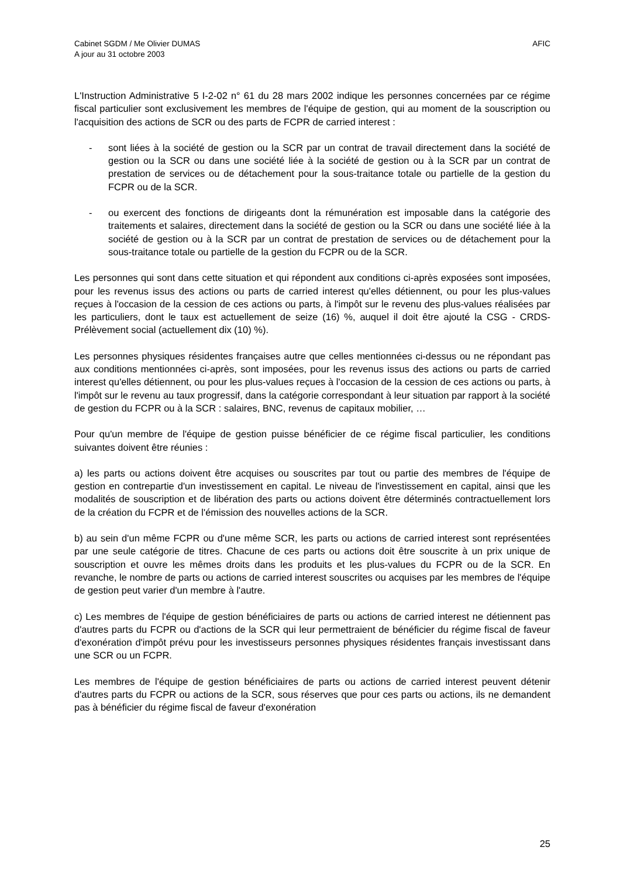Cabinet SGDM / Me Olivier DUMAS
A jour au 31 octobre 2003
AFIC
L'Instruction Administrative 5 I-2-02 n° 61 du 28 mars 2002 indique les personnes concernées par ce régime fiscal particulier sont exclusivement les membres de l'équipe de gestion, qui au moment de la souscription ou l'acquisition des actions de SCR ou des parts de FCPR de carried interest :
- sont liées à la société de gestion ou la SCR par un contrat de travail directement dans la société de gestion ou la SCR ou dans une société liée à la société de gestion ou à la SCR par un contrat de prestation de services ou de détachement pour la sous-traitance totale ou partielle de la gestion du FCPR ou de la SCR.
- ou exercent des fonctions de dirigeants dont la rémunération est imposable dans la catégorie des traitements et salaires, directement dans la société de gestion ou la SCR ou dans une société liée à la société de gestion ou à la SCR par un contrat de prestation de services ou de détachement pour la sous-traitance totale ou partielle de la gestion du FCPR ou de la SCR.
Les personnes qui sont dans cette situation et qui répondent aux conditions ci-après exposées sont imposées, pour les revenus issus des actions ou parts de carried interest qu'elles détiennent, ou pour les plus-values reçues à l'occasion de la cession de ces actions ou parts, à l'impôt sur le revenu des plus-values réalisées par les particuliers, dont le taux est actuellement de seize (16) %, auquel il doit être ajouté la CSG - CRDS- Prélèvement social (actuellement dix (10) %).
Les personnes physiques résidentes françaises autre que celles mentionnées ci-dessus ou ne répondant pas aux conditions mentionnées ci-après, sont imposées, pour les revenus issus des actions ou parts de carried interest qu'elles détiennent, ou pour les plus-values reçues à l'occasion de la cession de ces actions ou parts, à l'impôt sur le revenu au taux progressif, dans la catégorie correspondant à leur situation par rapport à la société de gestion du FCPR ou à la SCR : salaires, BNC, revenus de capitaux mobilier, …
Pour qu'un membre de l'équipe de gestion puisse bénéficier de ce régime fiscal particulier, les conditions suivantes doivent être réunies :
a) les parts ou actions doivent être acquises ou souscrites par tout ou partie des membres de l'équipe de gestion en contrepartie d'un investissement en capital. Le niveau de l'investissement en capital, ainsi que les modalités de souscription et de libération des parts ou actions doivent être déterminés contractuellement lors de la création du FCPR et de l'émission des nouvelles actions de la SCR.
b) au sein d'un même FCPR ou d'une même SCR, les parts ou actions de carried interest sont représentées par une seule catégorie de titres. Chacune de ces parts ou actions doit être souscrite à un prix unique de souscription et ouvre les mêmes droits dans les produits et les plus-values du FCPR ou de la SCR. En revanche, le nombre de parts ou actions de carried interest souscrites ou acquises par les membres de l'équipe de gestion peut varier d'un membre à l'autre.
c) Les membres de l'équipe de gestion bénéficiaires de parts ou actions de carried interest ne détiennent pas d'autres parts du FCPR ou d'actions de la SCR qui leur permettraient de bénéficier du régime fiscal de faveur d'exonération d'impôt prévu pour les investisseurs personnes physiques résidentes français investissant dans une SCR ou un FCPR.
Les membres de l'équipe de gestion bénéficiaires de parts ou actions de carried interest peuvent détenir d'autres parts du FCPR ou actions de la SCR, sous réserves que pour ces parts ou actions, ils ne demandent pas à bénéficier du régime fiscal de faveur d'exonération
25